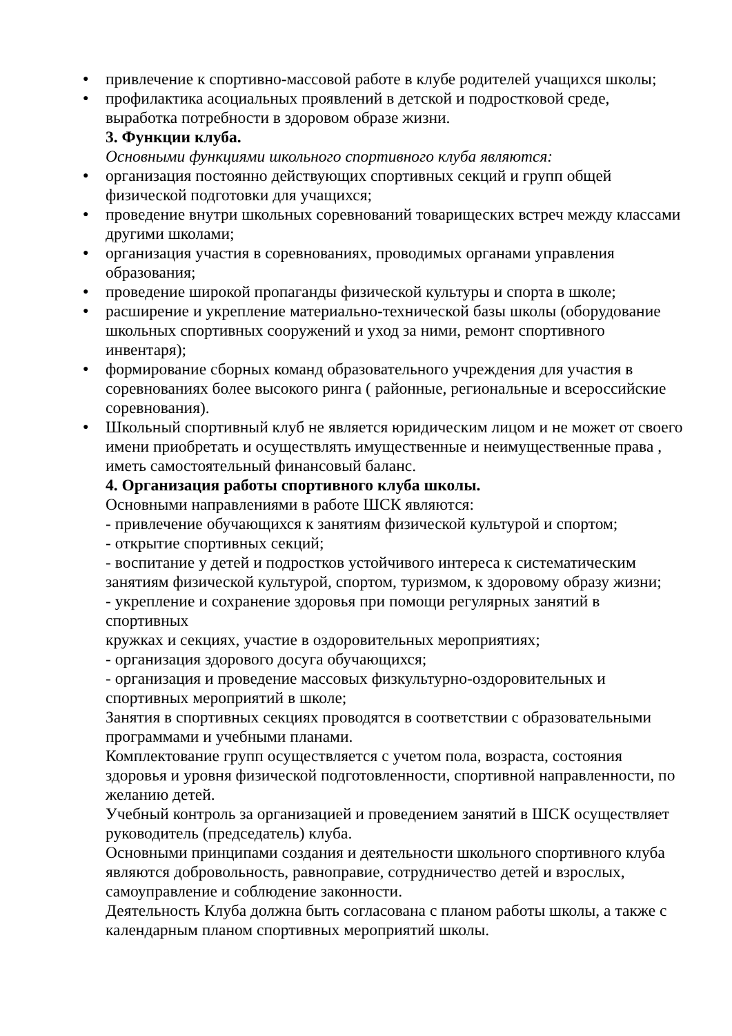● привлечение к спортивно-массовой работе в клубе родителей учащихся школы;
● профилактика асоциальных проявлений в детской и подростковой среде, выработка потребности в здоровом образе жизни.
3. Функции клуба.
Основными функциями школьного спортивного клуба являются:
● организация постоянно действующих спортивных секций и групп общей физической подготовки для учащихся;
● проведение внутри школьных соревнований товарищеских встреч между классами другими школами;
● организация участия в соревнованиях, проводимых органами управления образования;
● проведение широкой пропаганды физической культуры и спорта в школе;
● расширение и укрепление материально-технической базы школы (оборудование школьных спортивных сооружений и уход за ними, ремонт спортивного инвентаря);
● формирование сборных команд образовательного учреждения для участия в соревнованиях более высокого ринга ( районные, региональные и всероссийские соревнования).
● Школьный спортивный клуб не является юридическим лицом и не может от своего имени приобретать и осуществлять имущественные и неимущественные права , иметь самостоятельный финансовый баланс.
4. Организация работы спортивного клуба школы.
Основными направлениями в работе ШСК являются:
- привлечение обучающихся к занятиям физической культурой и спортом;
- открытие спортивных секций;
- воспитание у детей и подростков устойчивого интереса к систематическим занятиям физической культурой, спортом, туризмом, к здоровому образу жизни;
- укрепление и сохранение здоровья при помощи регулярных занятий в спортивных
кружках и секциях, участие в оздоровительных мероприятиях;
- организация здорового досуга обучающихся;
- организация и проведение массовых физкультурно-оздоровительных и спортивных мероприятий в школе;
Занятия в спортивных секциях проводятся в соответствии с образовательными программами и учебными планами.
Комплектование групп осуществляется с учетом пола, возраста, состояния здоровья и уровня физической подготовленности, спортивной направленности, по желанию детей.
Учебный контроль за организацией и проведением занятий в ШСК осуществляет руководитель (председатель) клуба.
Основными принципами создания и деятельности школьного спортивного клуба являются добровольность, равноправие, сотрудничество детей и взрослых, самоуправление и соблюдение законности.
Деятельность Клуба должна быть согласована с планом работы школы, а также с календарным планом спортивных мероприятий школы.